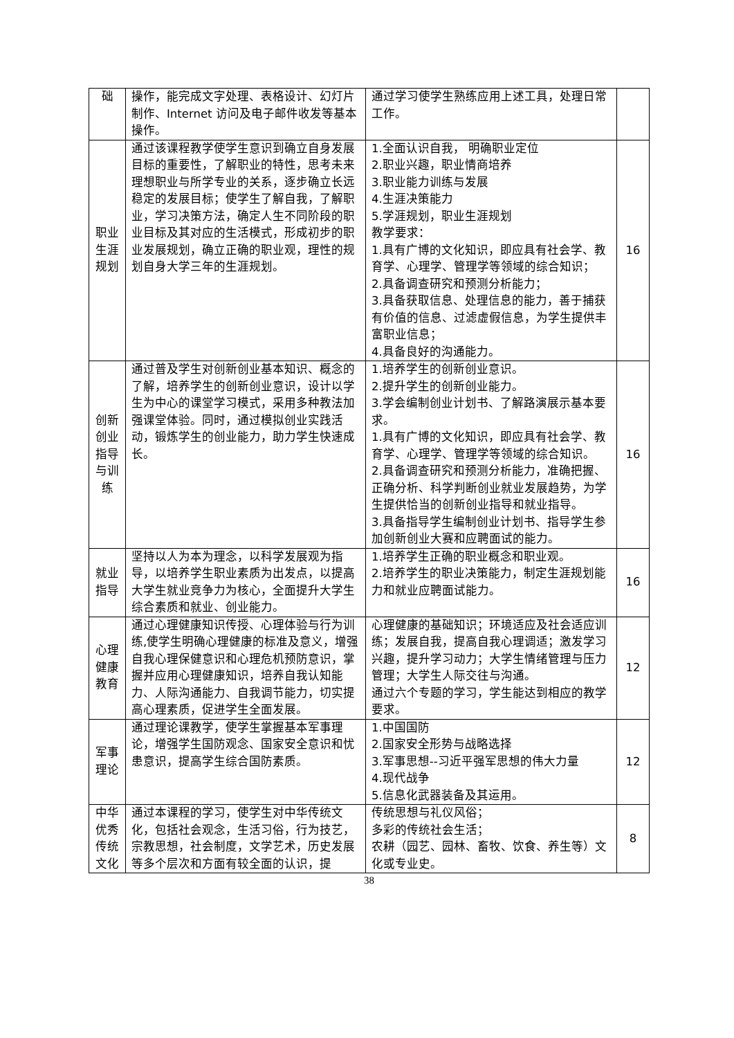| 础 | 操作，能完成文字处理、表格设计、幻灯片制作、Internet 访问及电子邮件收发等基本操作。 | 通过学习使学生熟练应用上述工具，处理日常工作。 | |
| 职业 生涯 规划 | 通过该课程教学使学生意识到确立自身发展目标的重要性，了解职业的特性，思考未来理想职业与所学专业的关系，逐步确立长远稳定的发展目标；使学生了解自我，了解职业，学习决策方法，确定人生不同阶段的职业目标及其对应的生活模式，形成初步的职业发展规划，确立正确的职业观，理性的规划自身大学三年的生涯规划。 | 1.全面认识自我， 明确职业定位 2.职业兴趣，职业情商培养 3.职业能力训练与发展 4.生涯决策能力 5.学涯规划，职业生涯规划 教学要求： 1.具有广博的文化知识，即应具有社会学、教育学、心理学、管理学等领域的综合知识； 2.具备调查研究和预测分析能力； 3.具备获取信息、处理信息的能力，善于捕获有价值的信息、过滤虚假信息，为学生提供丰富职业信息； 4.具备良好的沟通能力。 | 16 |
| 创新 创业 指导 与训 练 | 通过普及学生对创新创业基本知识、概念的了解，培养学生的创新创业意识，设计以学生为中心的课堂学习模式，采用多种教法加强课堂体验。同时，通过模拟创业实践活动，锻炼学生的创业能力，助力学生快速成长。 | 1.培养学生的创新创业意识。 2.提升学生的创新创业能力。 3.学会编制创业计划书、了解路演展示基本要求。 1.具有广博的文化知识，即应具有社会学、教育学、心理学、管理学等领域的综合知识。 2.具备调查研究和预测分析能力，准确把握、正确分析、科学判断创业就业发展趋势，为学生提供恰当的创新创业指导和就业指导。 3.具备指导学生编制创业计划书、指导学生参加创新创业大赛和应聘面试的能力。 | 16 |
| 就业 指导 | 坚持以人为本为理念，以科学发展观为指导，以培养学生职业素质为出发点，以提高大学生就业竞争力为核心，全面提升大学生综合素质和就业、创业能力。 | 1.培养学生正确的职业概念和职业观。 2.培养学生的职业决策能力，制定生涯规划能力和就业应聘面试能力。 | 16 |
| 心理 健康 教育 | 通过心理健康知识传授、心理体验与行为训练,使学生明确心理健康的标准及意义，增强自我心理保健意识和心理危机预防意识，掌握并应用心理健康知识，培养自我认知能力、人际沟通能力、自我调节能力，切实提高心理素质，促进学生全面发展。 | 心理健康的基础知识；环境适应及社会适应训练；发展自我，提高自我心理调适；激发学习兴趣，提升学习动力；大学生情绪管理与压力管理；大学生人际交往与沟通。 通过六个专题的学习，学生能达到相应的教学要求。 | 12 |
| 军事 理论 | 通过理论课教学，使学生掌握基本军事理论，增强学生国防观念、国家安全意识和忧患意识，提高学生综合国防素质。 | 1.中国国防 2.国家安全形势与战略选择 3.军事思想--习近平强军思想的伟大力量 4.现代战争 5.信息化武器装备及其运用。 | 12 |
| 中华 优秀 传统 文化 | 通过本课程的学习，使学生对中华传统文化，包括社会观念，生活习俗，行为技艺，宗教思想，社会制度，文学艺术，历史发展等多个层次和方面有较全面的认识，提 | 传统思想与礼仪风俗； 多彩的传统社会生活； 农耕（园艺、园林、畜牧、饮食、养生等）文化或专业史。 | 8 |
38